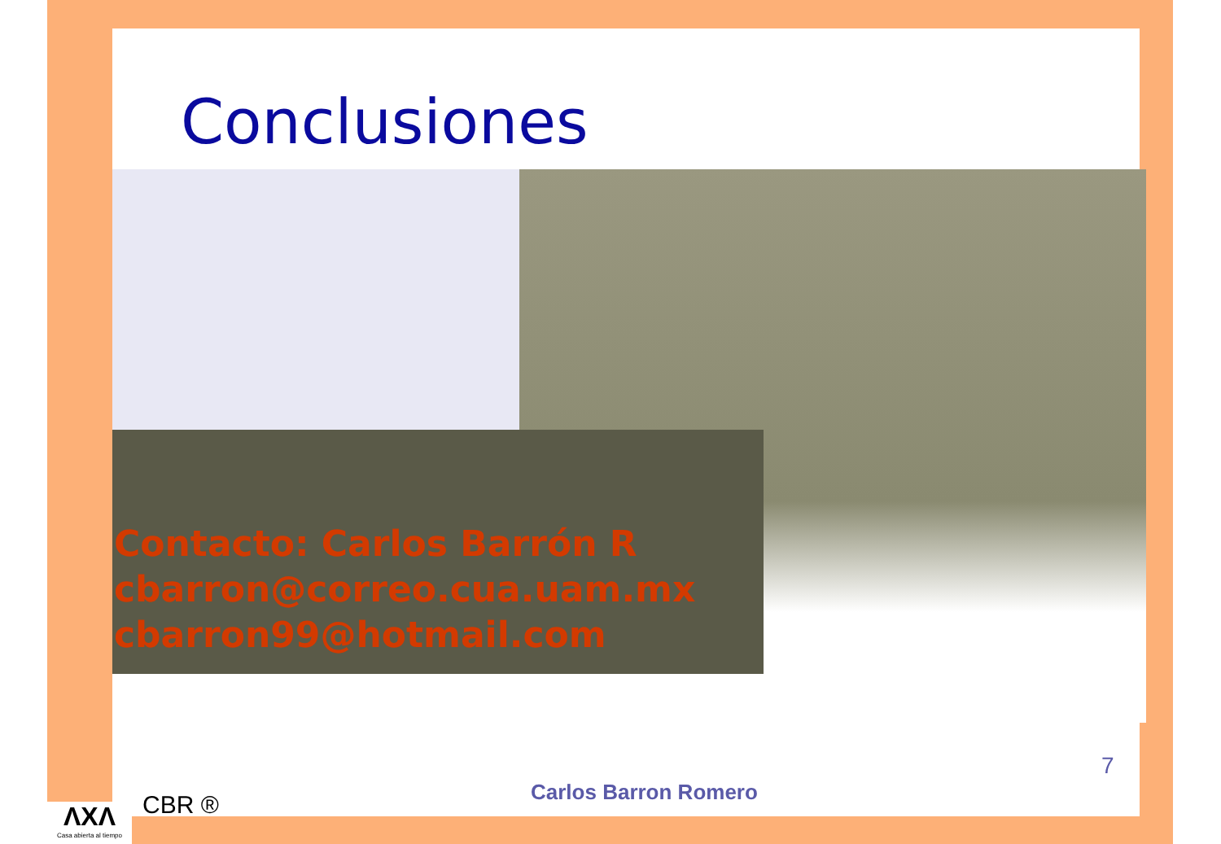Conclusiones
Contacto: Carlos Barrón R
cbarron@correo.cua.uam.mx
cbarron99@hotmail.com
7
Carlos Barron Romero
CBR ®
ΛΧΛ
Casa abierta al tiempo